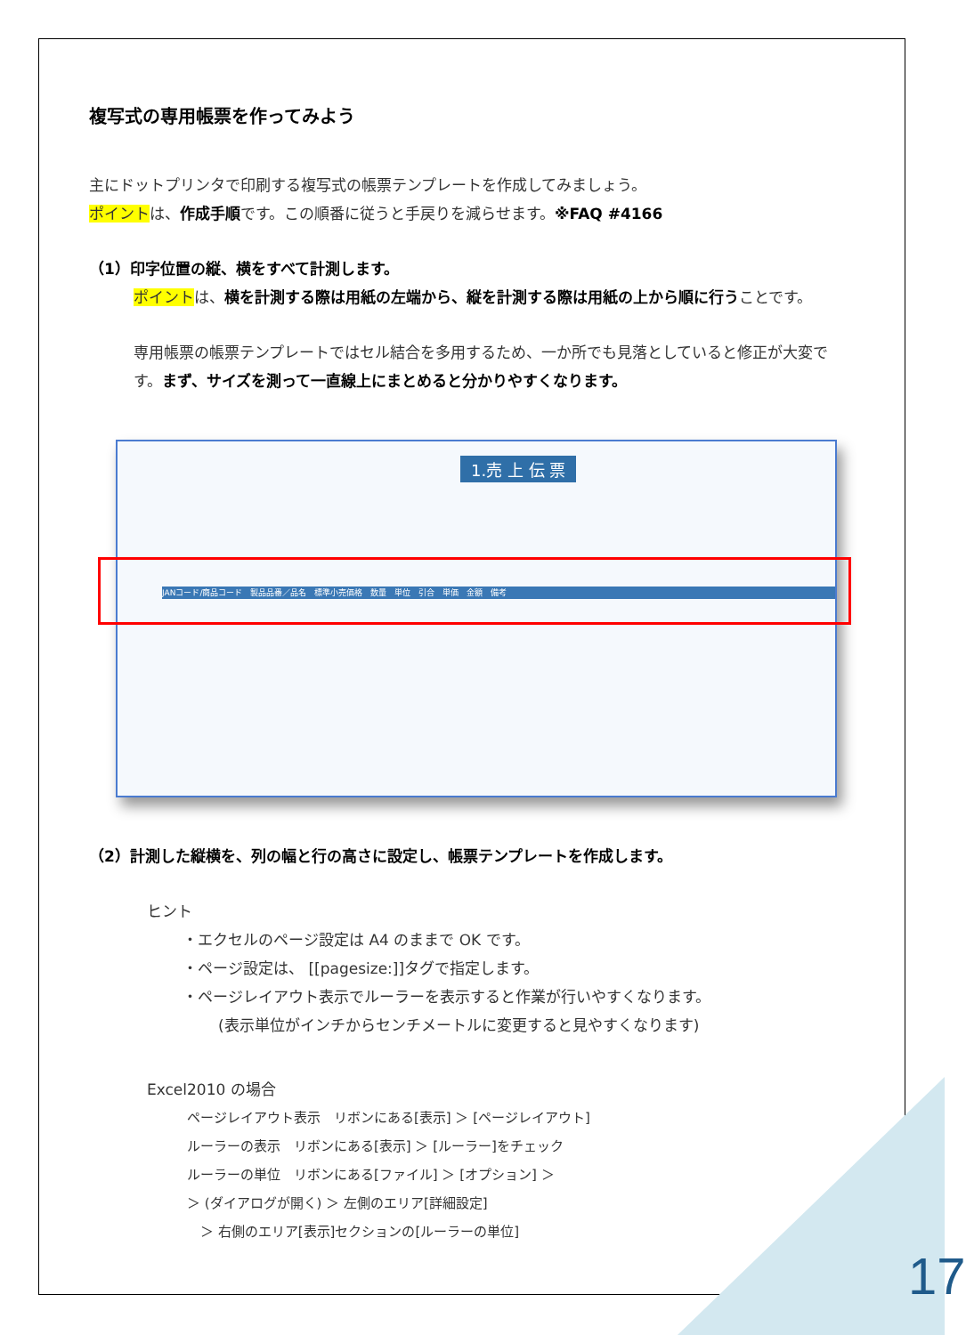複写式の専用帳票を作ってみよう
主にドットプリンタで印刷する複写式の帳票テンプレートを作成してみましょう。
ポイントは、作成手順です。この順番に従うと手戻りを減らせます。※FAQ #4166
（1）印字位置の縦、横をすべて計測します。
ポイントは、横を計測する際は用紙の左端から、縦を計測する際は用紙の上から順に行うことです。
専用帳票の帳票テンプレートではセル結合を多用するため、一か所でも見落としていると修正が大変です。まず、サイズを測って一直線上にまとめると分かりやすくなります。
1.売 上 伝 票
JANコード/商品コード　製品品番／品名　標準小売価格　数量　単位　引合　単価　金額　備考
（2）計測した縦横を、列の幅と行の高さに設定し、帳票テンプレートを作成します。
ヒント
・エクセルのページ設定は A4 のままで OK です。
・ページ設定は、 [[pagesize:]]タグで指定します。
・ページレイアウト表示でルーラーを表示すると作業が行いやすくなります。
(表示単位がインチからセンチメートルに変更すると見やすくなります)
Excel2010 の場合
ページレイアウト表示　リボンにある[表示] ＞ [ページレイアウト]
ルーラーの表示　リボンにある[表示] ＞ [ルーラー]をチェック
ルーラーの単位　リボンにある[ファイル] ＞ [オプション] ＞
＞ (ダイアログが開く) ＞ 左側のエリア[詳細設定]
　＞ 右側のエリア[表示]セクションの[ルーラーの単位]
17